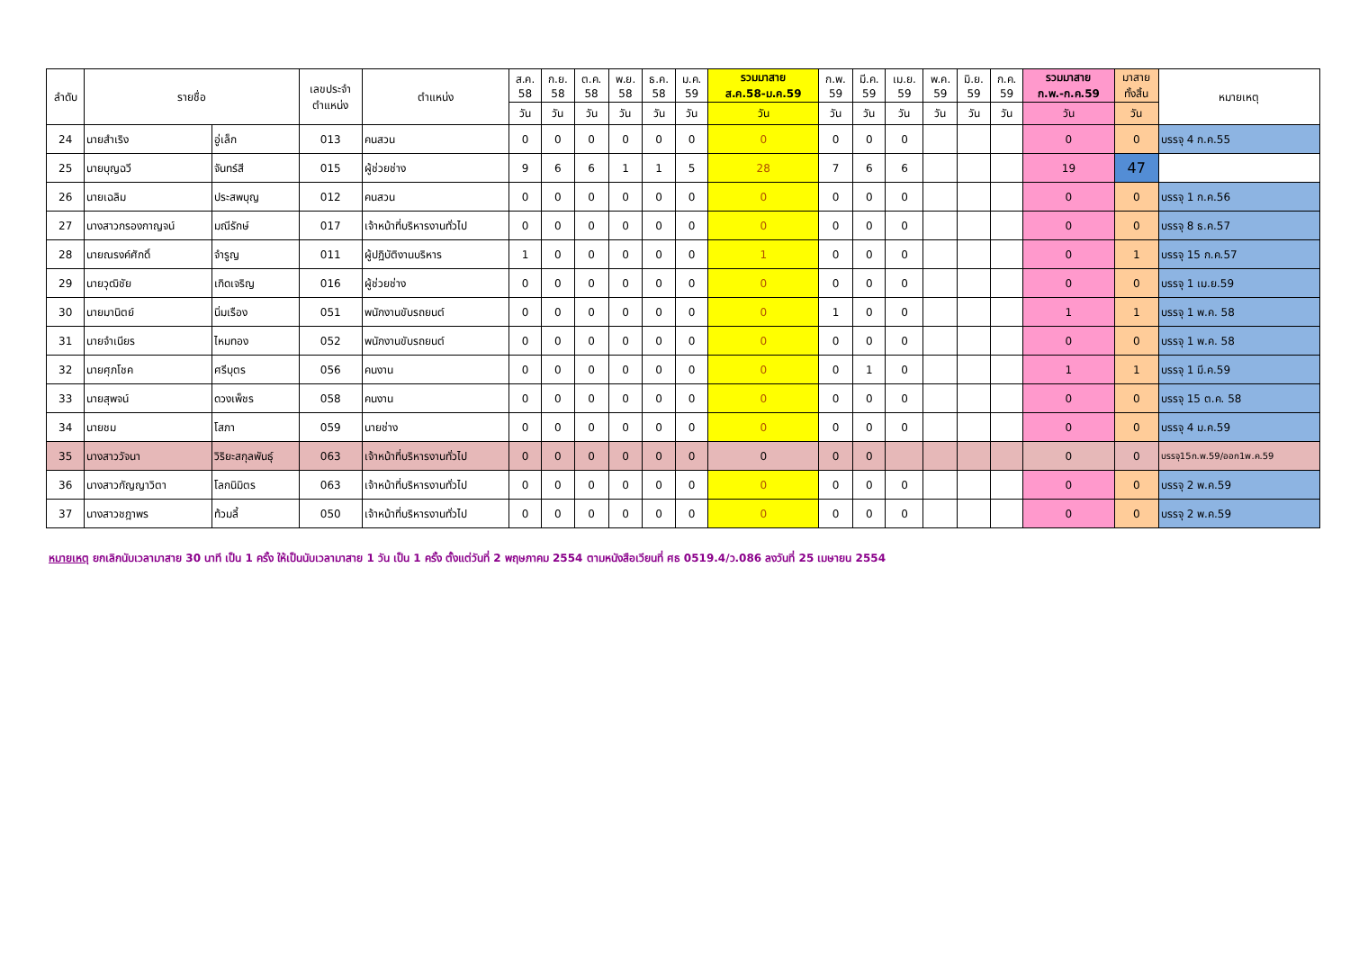| ลำดับ | รายชื่อ | | เลขประจำ ตำแหน่ง | ตำแหน่ง | ส.ค. 58 | ก.ย. 58 | ต.ค. 58 | พ.ย. 58 | ธ.ค. 58 | ม.ค. 59 | รวมมาสาย ส.ค.58-ม.ค.59 | ก.พ. 59 | มี.ค. 59 | เม.ย. 59 | พ.ค. 59 | มิ.ย. 59 | ก.ค. 59 | รวมมาสาย ก.พ.-ก.ค.59 | มาสาย ทั้งสิ้น | หมายเหตุ |
| --- | --- | --- | --- | --- | --- | --- | --- | --- | --- | --- | --- | --- | --- | --- | --- | --- | --- | --- | --- | --- |
| | | | | | วัน | วัน | วัน | วัน | วัน | วัน | วัน | วัน | วัน | วัน | วัน | วัน | วัน | วัน | วัน | |
| 24 | นายสำเริง | อู่เล็ก | 013 | คนสวน | 0 | 0 | 0 | 0 | 0 | 0 | 0 | 0 | 0 | 0 | | | | 0 | 0 | บรรจุ 4 ก.ค.55 |
| 25 | นายบุญฉวี | จันทร์สี | 015 | ผู้ช่วยช่าง | 9 | 6 | 6 | 1 | 1 | 5 | 28 | 7 | 6 | 6 | | | | 19 | 47 | |
| 26 | นายเฉลิม | ประสพบุญ | 012 | คนสวน | 0 | 0 | 0 | 0 | 0 | 0 | 0 | 0 | 0 | 0 | | | | 0 | 0 | บรรจุ 1 ก.ค.56 |
| 27 | นางสาวกรองกาญจน์ | มณีรักษ์ | 017 | เจ้าหน้าที่บริหารงานทั่วไป | 0 | 0 | 0 | 0 | 0 | 0 | 0 | 0 | 0 | 0 | | | | 0 | 0 | บรรจุ 8 ธ.ค.57 |
| 28 | นายณรงค์ศักดิ์ | จำรูญ | 011 | ผู้ปฏิบัติงานบริหาร | 1 | 0 | 0 | 0 | 0 | 0 | 1 | 0 | 0 | 0 | | | | 0 | 1 | บรรจุ 15 ก.ค.57 |
| 29 | นายวุฒิชัย | เกิดเจริญ | 016 | ผู้ช่วยช่าง | 0 | 0 | 0 | 0 | 0 | 0 | 0 | 0 | 0 | 0 | | | | 0 | 0 | บรรจุ 1 เม.ย.59 |
| 30 | นายมานิตย์ | นิ่มเรือง | 051 | พนักงานขับรถยนต์ | 0 | 0 | 0 | 0 | 0 | 0 | 0 | 1 | 0 | 0 | | | | 1 | 1 | บรรจุ 1 พ.ค. 58 |
| 31 | นายจำเนียร | ไหมทอง | 052 | พนักงานขับรถยนต์ | 0 | 0 | 0 | 0 | 0 | 0 | 0 | 0 | 0 | 0 | | | | 0 | 0 | บรรจุ 1 พ.ค. 58 |
| 32 | นายศุภโชค | ศรีบุตร | 056 | คนงาน | 0 | 0 | 0 | 0 | 0 | 0 | 0 | 0 | 1 | 0 | | | | 1 | 1 | บรรจุ 1 มี.ค.59 |
| 33 | นายสุพจน์ | ดวงเพ็ชร | 058 | คนงาน | 0 | 0 | 0 | 0 | 0 | 0 | 0 | 0 | 0 | 0 | | | | 0 | 0 | บรรจุ 15 ต.ค. 58 |
| 34 | นายชม | โสภา | 059 | นายช่าง | 0 | 0 | 0 | 0 | 0 | 0 | 0 | 0 | 0 | 0 | | | | 0 | 0 | บรรจุ 4 ม.ค.59 |
| 35 | นางสาววัจนา | วิริยะสกุลพันธุ์ | 063 | เจ้าหน้าที่บริหารงานทั่วไป | 0 | 0 | 0 | 0 | 0 | 0 | 0 | 0 | 0 | | | | | 0 | 0 | บรรจุ15ก.พ.59/ออก1พ.ค.59 |
| 36 | นางสาวกัญญาวิตา | โลกนิมิตร | 063 | เจ้าหน้าที่บริหารงานทั่วไป | 0 | 0 | 0 | 0 | 0 | 0 | 0 | 0 | 0 | 0 | | | | 0 | 0 | บรรจุ 2 พ.ค.59 |
| 37 | นางสาวชฎาพร | ท้วมลี้ | 050 | เจ้าหน้าที่บริหารงานทั่วไป | 0 | 0 | 0 | 0 | 0 | 0 | 0 | 0 | 0 | 0 | | | | 0 | 0 | บรรจุ 2 พ.ค.59 |
หมายเหตุ ยกเลิกนับเวลามาสาย 30 นาที เป็น 1 ครั้ง ให้เป็นนับเวลามาสาย 1 วัน เป็น 1 ครั้ง ตั้งแต่วันที่ 2 พฤษภาคม 2554 ตามหนังสือเวียนที่ ศธ 0519.4/ว.086 ลงวันที่ 25 เมษายน 2554